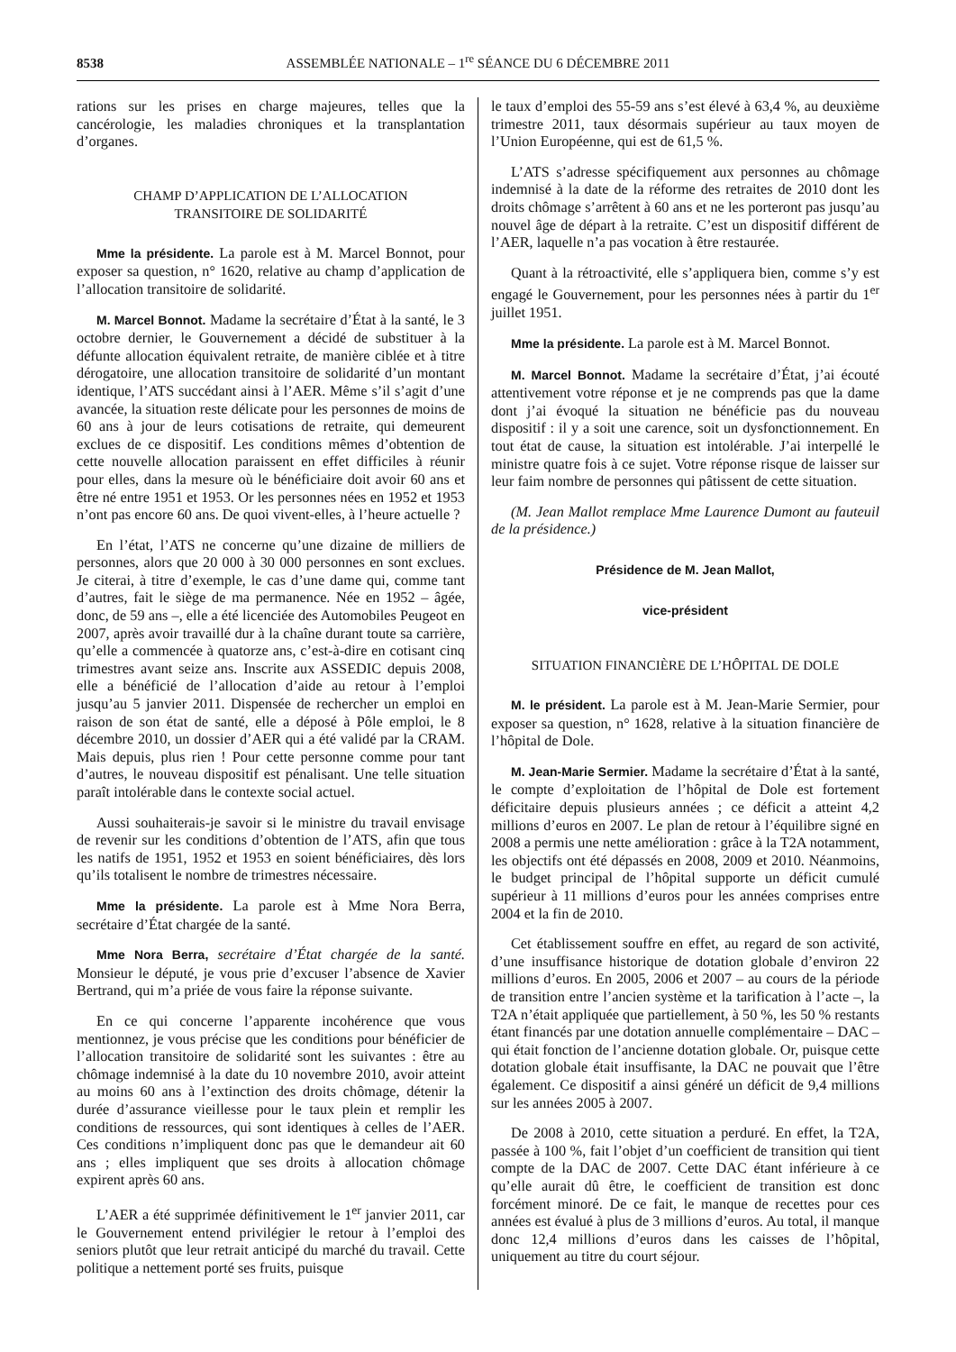8538 ASSEMBLÉE NATIONALE – 1<sup>re</sup> SÉANCE DU 6 DÉCEMBRE 2011
rations sur les prises en charge majeures, telles que la cancérologie, les maladies chroniques et la transplantation d’organes.
CHAMP D’APPLICATION DE L’ALLOCATION
TRANSITOIRE DE SOLIDARITÉ
Mme la présidente. La parole est à M. Marcel Bonnot, pour exposer sa question, n° 1620, relative au champ d’application de l’allocation transitoire de solidarité.
M. Marcel Bonnot. Madame la secrétaire d’État à la santé, le 3 octobre dernier, le Gouvernement a décidé de substituer à la défunte allocation équivalent retraite, de manière ciblée et à titre dérogatoire, une allocation transitoire de solidarité d’un montant identique, l’ATS succédant ainsi à l’AER. Même s’il s’agit d’une avancée, la situation reste délicate pour les personnes de moins de 60 ans à jour de leurs cotisations de retraite, qui demeurent exclues de ce dispositif. Les conditions mêmes d’obtention de cette nouvelle allocation paraissent en effet difficiles à réunir pour elles, dans la mesure où le bénéficiaire doit avoir 60 ans et être né entre 1951 et 1953. Or les personnes nées en 1952 et 1953 n’ont pas encore 60 ans. De quoi vivent-elles, à l’heure actuelle ?
En l’état, l’ATS ne concerne qu’une dizaine de milliers de personnes, alors que 20 000 à 30 000 personnes en sont exclues. Je citerai, à titre d’exemple, le cas d’une dame qui, comme tant d’autres, fait le siège de ma permanence. Née en 1952 – âgée, donc, de 59 ans –, elle a été licenciée des Automobiles Peugeot en 2007, après avoir travaillé dur à la chaîne durant toute sa carrière, qu’elle a commencée à quatorze ans, c’est-à-dire en cotisant cinq trimestres avant seize ans. Inscrite aux ASSEDIC depuis 2008, elle a bénéficié de l’allocation d’aide au retour à l’emploi jusqu’au 5 janvier 2011. Dispensée de rechercher un emploi en raison de son état de santé, elle a déposé à Pôle emploi, le 8 décembre 2010, un dossier d’AER qui a été validé par la CRAM. Mais depuis, plus rien ! Pour cette personne comme pour tant d’autres, le nouveau dispositif est pénalisant. Une telle situation paraît intolérable dans le contexte social actuel.
Aussi souhaiterais-je savoir si le ministre du travail envisage de revenir sur les conditions d’obtention de l’ATS, afin que tous les natifs de 1951, 1952 et 1953 en soient bénéficiaires, dès lors qu’ils totalisent le nombre de trimestres nécessaire.
Mme la présidente. La parole est à Mme Nora Berra, secrétaire d’État chargée de la santé.
Mme Nora Berra, secrétaire d’État chargée de la santé. Monsieur le député, je vous prie d’excuser l’absence de Xavier Bertrand, qui m’a priée de vous faire la réponse suivante.
En ce qui concerne l’apparente incohérence que vous mentionnez, je vous précise que les conditions pour bénéficier de l’allocation transitoire de solidarité sont les suivantes : être au chômage indemnisé à la date du 10 novembre 2010, avoir atteint au moins 60 ans à l’extinction des droits chômage, détenir la durée d’assurance vieillesse pour le taux plein et remplir les conditions de ressources, qui sont identiques à celles de l’AER. Ces conditions n’impliquent donc pas que le demandeur ait 60 ans ; elles impliquent que ses droits à allocation chômage expirent après 60 ans.
L’AER a été supprimée définitivement le 1<sup>er</sup> janvier 2011, car le Gouvernement entend privilégier le retour à l’emploi des seniors plutôt que leur retrait anticipé du marché du travail. Cette politique a nettement porté ses fruits, puisque
le taux d’emploi des 55-59 ans s’est élevé à 63,4 %, au deuxième trimestre 2011, taux désormais supérieur au taux moyen de l’Union Européenne, qui est de 61,5 %.
L’ATS s’adresse spécifiquement aux personnes au chômage indemnisé à la date de la réforme des retraites de 2010 dont les droits chômage s’arrêtent à 60 ans et ne les porteront pas jusqu’au nouvel âge de départ à la retraite. C’est un dispositif différent de l’AER, laquelle n’a pas vocation à être restaurée.
Quant à la rétroactivité, elle s’appliquera bien, comme s’y est engagé le Gouvernement, pour les personnes nées à partir du 1<sup>er</sup> juillet 1951.
Mme la présidente. La parole est à M. Marcel Bonnot.
M. Marcel Bonnot. Madame la secrétaire d’État, j’ai écouté attentivement votre réponse et je ne comprends pas que la dame dont j’ai évoqué la situation ne bénéficie pas du nouveau dispositif : il y a soit une carence, soit un dysfonctionnement. En tout état de cause, la situation est intolérable. J’ai interpellé le ministre quatre fois à ce sujet. Votre réponse risque de laisser sur leur faim nombre de personnes qui pâtissent de cette situation.
(M. Jean Mallot remplace Mme Laurence Dumont au fauteuil de la présidence.)
Présidence de M. Jean Mallot,
vice-président
SITUATION FINANCIÈRE DE L’HÔPITAL DE DOLE
M. le président. La parole est à M. Jean-Marie Sermier, pour exposer sa question, n° 1628, relative à la situation financière de l’hôpital de Dole.
M. Jean-Marie Sermier. Madame la secrétaire d’État à la santé, le compte d’exploitation de l’hôpital de Dole est fortement déficitaire depuis plusieurs années ; ce déficit a atteint 4,2 millions d’euros en 2007. Le plan de retour à l’équilibre signé en 2008 a permis une nette amélioration : grâce à la T2A notamment, les objectifs ont été dépassés en 2008, 2009 et 2010. Néanmoins, le budget principal de l’hôpital supporte un déficit cumulé supérieur à 11 millions d’euros pour les années comprises entre 2004 et la fin de 2010.
Cet établissement souffre en effet, au regard de son activité, d’une insuffisance historique de dotation globale d’environ 22 millions d’euros. En 2005, 2006 et 2007 – au cours de la période de transition entre l’ancien système et la tarification à l’acte –, la T2A n’était appliquée que partiellement, à 50 %, les 50 % restants étant financés par une dotation annuelle complémentaire – DAC – qui était fonction de l’ancienne dotation globale. Or, puisque cette dotation globale était insuffisante, la DAC ne pouvait que l’être également. Ce dispositif a ainsi généré un déficit de 9,4 millions sur les années 2005 à 2007.
De 2008 à 2010, cette situation a perduré. En effet, la T2A, passée à 100 %, fait l’objet d’un coefficient de transition qui tient compte de la DAC de 2007. Cette DAC étant inférieure à ce qu’elle aurait dû être, le coefficient de transition est donc forcément minoré. De ce fait, le manque de recettes pour ces années est évalué à plus de 3 millions d’euros. Au total, il manque donc 12,4 millions d’euros dans les caisses de l’hôpital, uniquement au titre du court séjour.